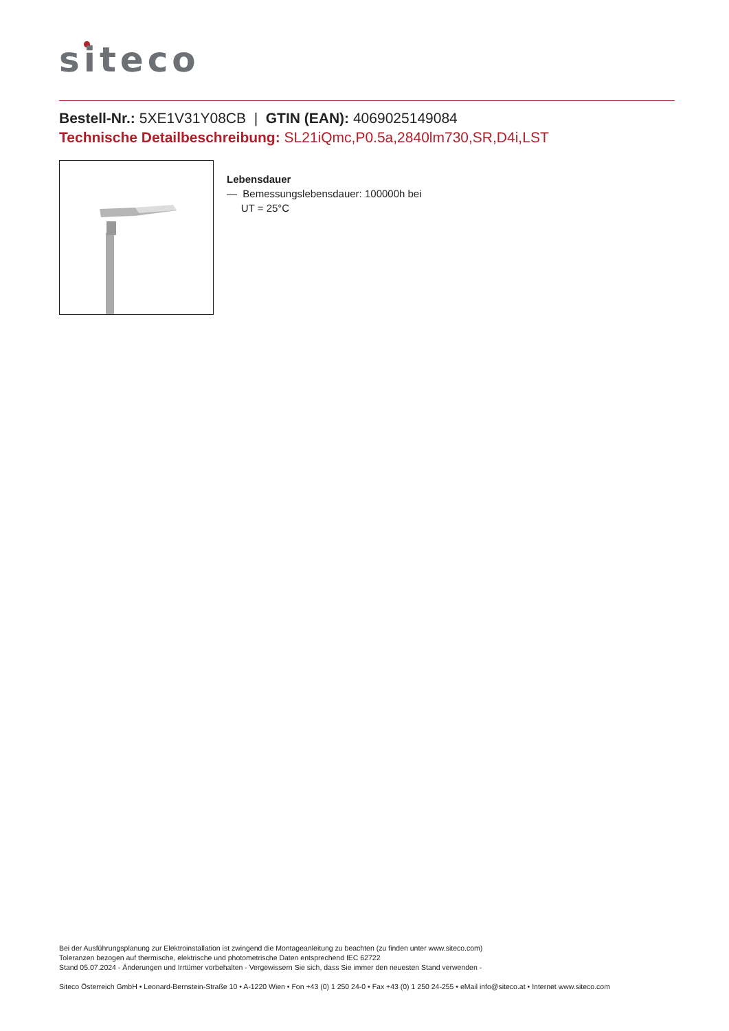siteco
Bestell-Nr.: 5XE1V31Y08CB | GTIN (EAN): 4069025149084
Technische Detailbeschreibung: SL21iQmc,P0.5a,2840lm730,SR,D4i,LST
Lebensdauer
— Bemessungslebensdauer: 100000h bei
UT = 25°C
Bei der Ausführungsplanung zur Elektroinstallation ist zwingend die Montageanleitung zu beachten (zu finden unter www.siteco.com)
Toleranzen bezogen auf thermische, elektrische und photometrische Daten entsprechend IEC 62722
Stand 05.07.2024 - Änderungen und Irrtümer vorbehalten - Vergewissern Sie sich, dass Sie immer den neuesten Stand verwenden -
Siteco Österreich GmbH • Leonard-Bernstein-Straße 10 • A-1220 Wien • Fon +43 (0) 1 250 24-0 • Fax +43 (0) 1 250 24-255 • eMail info@siteco.at • Internet www.siteco.com